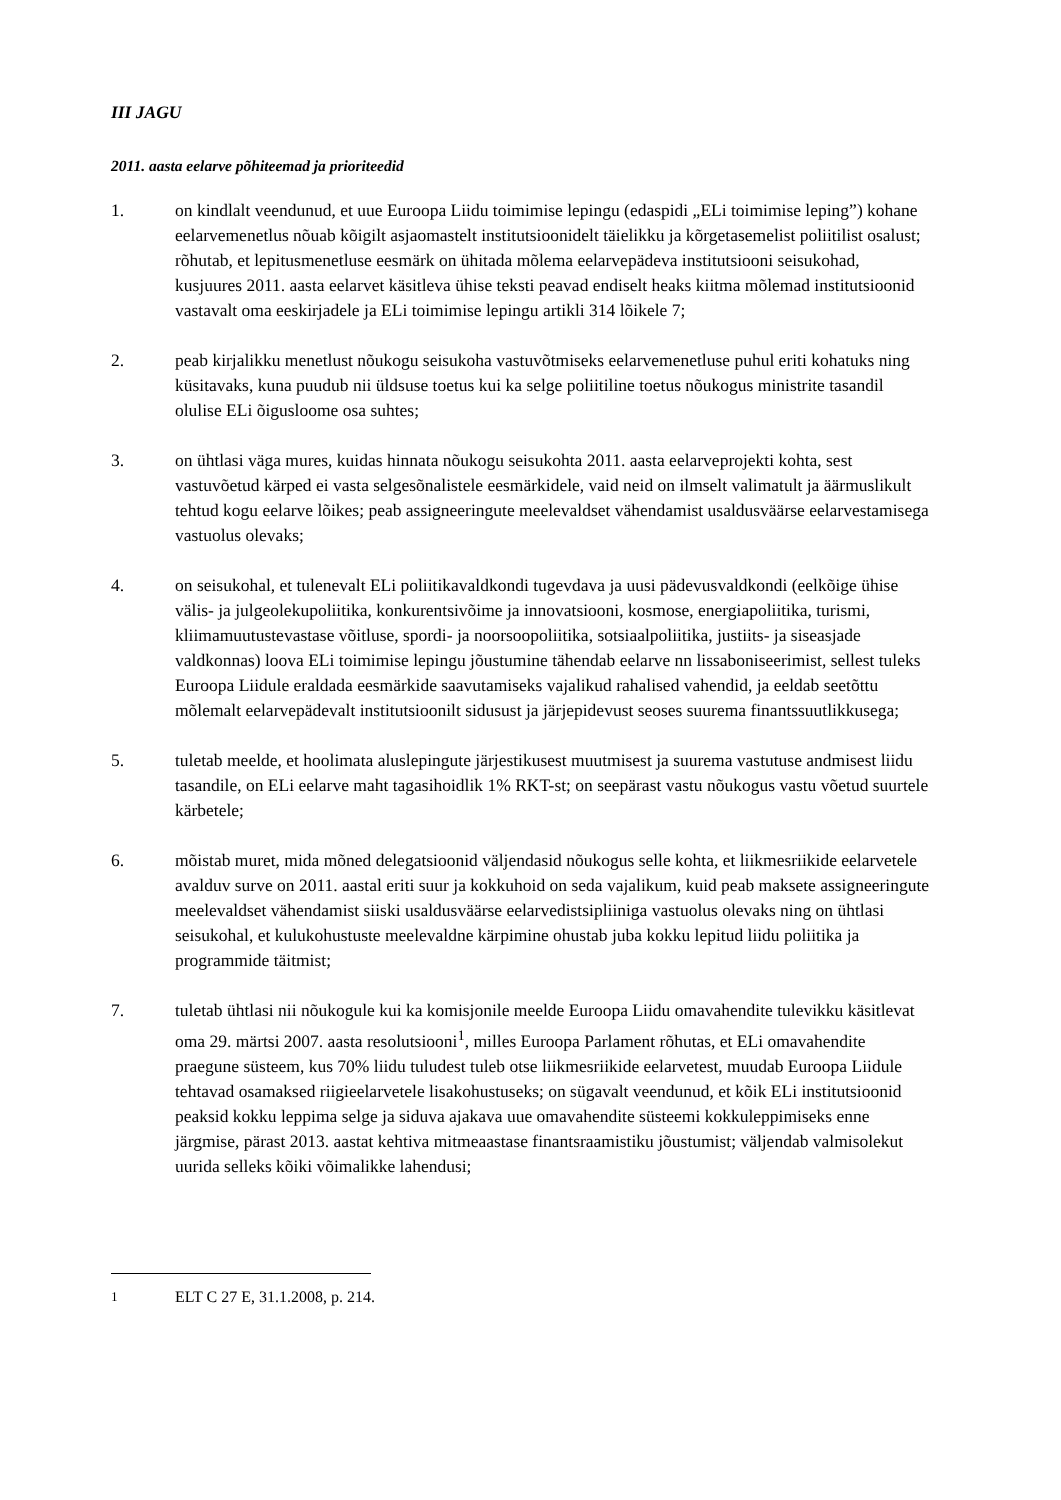III JAGU
2011. aasta eelarve põhiteemad ja prioriteedid
1. on kindlalt veendunud, et uue Euroopa Liidu toimimise lepingu (edaspidi „ELi toimimise leping”) kohane eelarvemenetlus nõuab kõigilt asjaomastelt institutsioonidelt täielikku ja kõrgetasemelist poliitilist osalust; rõhutab, et lepitusmenetluse eesmärk on ühitada mõlema eelarvepädeva institutsiooni seisukohad, kusjuures 2011. aasta eelarvet käsitleva ühise teksti peavad endiselt heaks kiitma mõlemad institutsioonid vastavalt oma eeskirjadele ja ELi toimimise lepingu artikli 314 lõikele 7;
2. peab kirjalikku menetlust nõukogu seisukoha vastuvõtmiseks eelarvemenetluse puhul eriti kohatuks ning küsitavaks, kuna puudub nii üldsuse toetus kui ka selge poliitiline toetus nõukogus ministrite tasandil olulise ELi õigusloome osa suhtes;
3. on ühtlasi väga mures, kuidas hinnata nõukogu seisukohta 2011. aasta eelarveprojekti kohta, sest vastuvõetud kärped ei vasta selgesõnalistele eesmärkidele, vaid neid on ilmselt valimatult ja äärmuslikult tehtud kogu eelarve lõikes; peab assigneeringute meelevaldset vähendamist usaldusväärse eelarvestamisega vastuolus olevaks;
4. on seisukohal, et tulenevalt ELi poliitikavaldkondi tugevdava ja uusi pädevusvaldkondi (eelkõige ühise välis- ja julgeolekupoliitika, konkurentsivõime ja innovatsiooni, kosmose, energiapoliitika, turismi, kliimamuutustevastase võitluse, spordi- ja noorsoopoliitika, sotsiaalpoliitika, justiits- ja siseasjade valdkonnas) loova ELi toimimise lepingu jõustumine tähendab eelarve nn lissaboniseerimist, sellest tuleks Euroopa Liidule eraldada eesmärkide saavutamiseks vajalikud rahalised vahendid, ja eeldab seetõttu mõlemalt eelarvepädevalt institutsioonilt sidusust ja järjepidevust seoses suurema finantssuutlikkusega;
5. tuletab meelde, et hoolimata aluslepingute järjestikusest muutmisest ja suurema vastutuse andmisest liidu tasandile, on ELi eelarve maht tagasihoidlik 1% RKT-st; on seepärast vastu nõukogus vastu võetud suurtele kärbetele;
6. mõistab muret, mida mõned delegatsioonid väljendasid nõukogus selle kohta, et liikmesriikide eelarvetele avalduv surve on 2011. aastal eriti suur ja kokkuhoid on seda vajalikum, kuid peab maksete assigneeringute meelevaldset vähendamist siiski usaldusväärse eelarvedistsipliiniga vastuolus olevaks ning on ühtlasi seisukohal, et kulukohustuste meelevaldne kärpimine ohustab juba kokku lepitud liidu poliitika ja programmide täitmist;
7. tuletab ühtlasi nii nõukogule kui ka komisjonile meelde Euroopa Liidu omavahendite tulevikku käsitlevat oma 29. märtsi 2007. aasta resolutsiooni<sup>1</sup>, milles Euroopa Parlament rõhutas, et ELi omavahendite praegune süsteem, kus 70% liidu tuludest tuleb otse liikmesriikide eelarvetest, muudab Euroopa Liidule tehtavad osamaksed riigieelarvetele lisakohustuseks; on sügavalt veendunud, et kõik ELi institutsioonid peaksid kokku leppima selge ja siduva ajakava uue omavahendite süsteemi kokkuleppimiseks enne järgmise, pärast 2013. aastat kehtiva mitmeaastase finantsraamistiku jõustumist; väljendab valmisolekut uurida selleks kõiki võimalikke lahendusi;
<sup>1</sup> ELT C 27 E, 31.1.2008, p. 214.